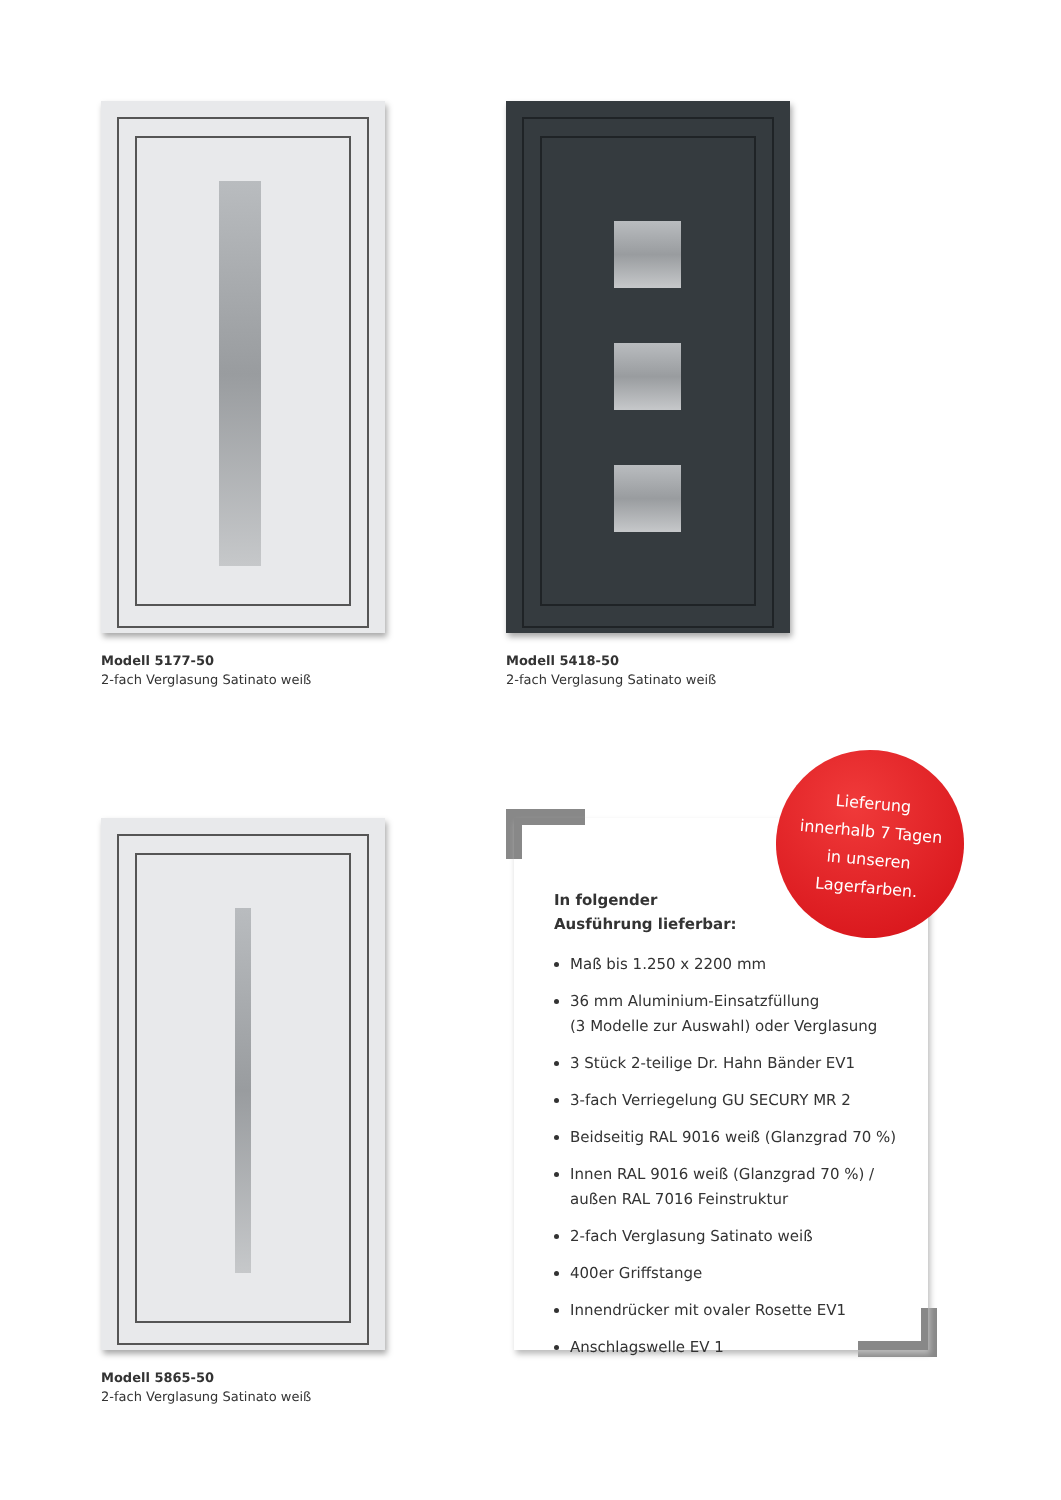Modell 5177-50
2-fach Verglasung Satinato weiß
Modell 5418-50
2-fach Verglasung Satinato weiß
Modell 5865-50
2-fach Verglasung Satinato weiß
In folgender
Ausführung lieferbar:
Maß bis 1.250 x 2200 mm
36 mm Aluminium-Einsatzfüllung
(3 Modelle zur Auswahl) oder Verglasung
3 Stück 2-teilige Dr. Hahn Bänder EV1
3-fach Verriegelung GU SECURY MR 2
Beidseitig RAL 9016 weiß (Glanzgrad 70 %)
Innen RAL 9016 weiß (Glanzgrad 70 %) /
außen RAL 7016 Feinstruktur
2-fach Verglasung Satinato weiß
400er Griffstange
Innendrücker mit ovaler Rosette EV1
Anschlagswelle EV 1
Lieferung
innerhalb 7 Tagen
in unseren
Lagerfarben.